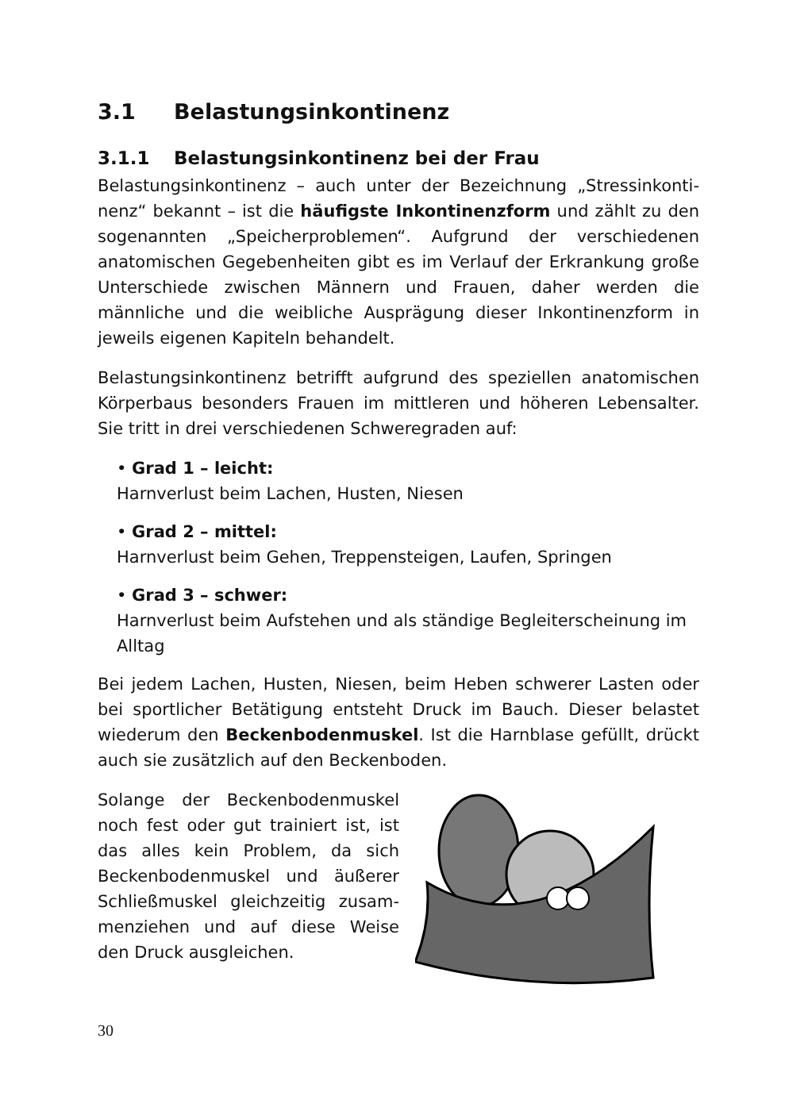3.1 Belastungsinkontinenz
3.1.1 Belastungsinkontinenz bei der Frau
Belastungsinkontinenz – auch unter der Bezeichnung „Stressinkonti­nenz“ bekannt – ist die häufigste Inkontinenzform und zählt zu den sogenannten „Speicherproblemen“. Aufgrund der verschiedenen anatomischen Gegebenheiten gibt es im Verlauf der Erkrankung gro­ße Unterschiede zwischen Männern und Frauen, daher werden die männliche und die weibliche Ausprägung dieser Inkontinenzform in jeweils eigenen Kapiteln behandelt.
Belastungsinkontinenz betrifft aufgrund des speziellen anatomi­schen Körperbaus besonders Frauen im mittleren und höheren Le­bensalter. Sie tritt in drei verschiedenen Schweregraden auf:
• Grad 1 – leicht:
Harnverlust beim Lachen, Husten, Niesen
• Grad 2 – mittel:
Harnverlust beim Gehen, Treppensteigen, Laufen, Springen
• Grad 3 – schwer:
Harnverlust beim Aufstehen und als ständige Begleiterscheinung im Alltag
Bei jedem Lachen, Husten, Niesen, beim Heben schwerer Lasten oder bei sportlicher Betätigung entsteht Druck im Bauch. Dieser be­lastet wiederum den Beckenbodenmuskel. Ist die Harnblase gefüllt, drückt auch sie zusätzlich auf den Beckenboden.
Solange der Beckenbodenmuskel noch fest oder gut trainiert ist, ist das alles kein Problem, da sich Beckenbodenmuskel und äußerer Schließmuskel gleichzeitig zusam­menziehen und auf diese Weise den Druck ausgleichen.
30